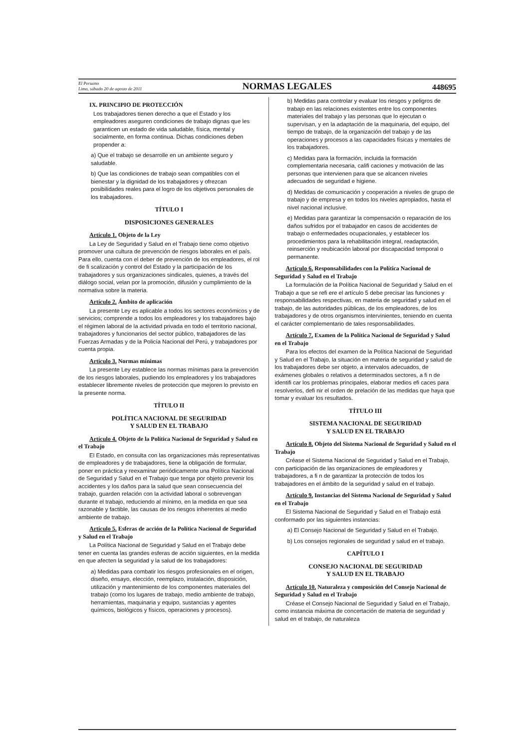El Peruano
Lima, sábado 20 de agosto de 2011
NORMAS LEGALES
448695
IX. PRINCIPIO DE PROTECCIÓN
Los trabajadores tienen derecho a que el Estado y los empleadores aseguren condiciones de trabajo dignas que les garanticen un estado de vida saludable, física, mental y socialmente, en forma continua. Dichas condiciones deben propender a:
a) Que el trabajo se desarrolle en un ambiente seguro y saludable.
b) Que las condiciones de trabajo sean compatibles con el bienestar y la dignidad de los trabajadores y ofrezcan posibilidades reales para el logro de los objetivos personales de los trabajadores.
TÍTULO I
DISPOSICIONES GENERALES
Artículo 1. Objeto de la Ley
La Ley de Seguridad y Salud en el Trabajo tiene como objetivo promover una cultura de prevención de riesgos laborales en el país. Para ello, cuenta con el deber de prevención de los empleadores, el rol de fi scalización y control del Estado y la participación de los trabajadores y sus organizaciones sindicales, quienes, a través del diálogo social, velan por la promoción, difusión y cumplimiento de la normativa sobre la materia.
Artículo 2. Ámbito de aplicación
La presente Ley es aplicable a todos los sectores económicos y de servicios; comprende a todos los empleadores y los trabajadores bajo el régimen laboral de la actividad privada en todo el territorio nacional, trabajadores y funcionarios del sector público, trabajadores de las Fuerzas Armadas y de la Policía Nacional del Perú, y trabajadores por cuenta propia.
Artículo 3. Normas mínimas
La presente Ley establece las normas mínimas para la prevención de los riesgos laborales, pudiendo los empleadores y los trabajadores establecer libremente niveles de protección que mejoren lo previsto en la presente norma.
TÍTULO II
POLÍTICA NACIONAL DE SEGURIDAD
Y SALUD EN EL TRABAJO
Artículo 4. Objeto de la Política Nacional de Seguridad y Salud en el Trabajo
El Estado, en consulta con las organizaciones más representativas de empleadores y de trabajadores, tiene la obligación de formular, poner en práctica y reexaminar periódicamente una Política Nacional de Seguridad y Salud en el Trabajo que tenga por objeto prevenir los accidentes y los daños para la salud que sean consecuencia del trabajo, guarden relación con la actividad laboral o sobrevengan durante el trabajo, reduciendo al mínimo, en la medida en que sea razonable y factible, las causas de los riesgos inherentes al medio ambiente de trabajo.
Artículo 5. Esferas de acción de la Política Nacional de Seguridad y Salud en el Trabajo
La Política Nacional de Seguridad y Salud en el Trabajo debe tener en cuenta las grandes esferas de acción siguientes, en la medida en que afecten la seguridad y la salud de los trabajadores:
a) Medidas para combatir los riesgos profesionales en el origen, diseño, ensayo, elección, reemplazo, instalación, disposición, utilización y mantenimiento de los componentes materiales del trabajo (como los lugares de trabajo, medio ambiente de trabajo, herramientas, maquinaria y equipo, sustancias y agentes químicos, biológicos y físicos, operaciones y procesos).
b) Medidas para controlar y evaluar los riesgos y peligros de trabajo en las relaciones existentes entre los componentes materiales del trabajo y las personas que lo ejecutan o supervisan, y en la adaptación de la maquinaria, del equipo, del tiempo de trabajo, de la organización del trabajo y de las operaciones y procesos a las capacidades físicas y mentales de los trabajadores.
c) Medidas para la formación, incluida la formación complementaria necesaria, califi caciones y motivación de las personas que intervienen para que se alcancen niveles adecuados de seguridad e higiene.
d) Medidas de comunicación y cooperación a niveles de grupo de trabajo y de empresa y en todos los niveles apropiados, hasta el nivel nacional inclusive.
e) Medidas para garantizar la compensación o reparación de los daños sufridos por el trabajador en casos de accidentes de trabajo o enfermedades ocupacionales, y establecer los procedimientos para la rehabilitación integral, readaptación, reinserción y reubicación laboral por discapacidad temporal o permanente.
Artículo 6. Responsabilidades con la Política Nacional de Seguridad y Salud en el Trabajo
La formulación de la Política Nacional de Seguridad y Salud en el Trabajo a que se refi ere el artículo 5 debe precisar las funciones y responsabilidades respectivas, en materia de seguridad y salud en el trabajo, de las autoridades públicas, de los empleadores, de los trabajadores y de otros organismos intervinientes, teniendo en cuenta el carácter complementario de tales responsabilidades.
Artículo 7. Examen de la Política Nacional de Seguridad y Salud en el Trabajo
Para los efectos del examen de la Política Nacional de Seguridad y Salud en el Trabajo, la situación en materia de seguridad y salud de los trabajadores debe ser objeto, a intervalos adecuados, de exámenes globales o relativos a determinados sectores, a fi n de identifi car los problemas principales, elaborar medios efi caces para resolverlos, defi nir el orden de prelación de las medidas que haya que tomar y evaluar los resultados.
TÍTULO III
SISTEMA NACIONAL DE SEGURIDAD
Y SALUD EN EL TRABAJO
Artículo 8. Objeto del Sistema Nacional de Seguridad y Salud en el Trabajo
Créase el Sistema Nacional de Seguridad y Salud en el Trabajo, con participación de las organizaciones de empleadores y trabajadores, a fi n de garantizar la protección de todos los trabajadores en el ámbito de la seguridad y salud en el trabajo.
Artículo 9. Instancias del Sistema Nacional de Seguridad y Salud en el Trabajo
El Sistema Nacional de Seguridad y Salud en el Trabajo está conformado por las siguientes instancias:
a) El Consejo Nacional de Seguridad y Salud en el Trabajo.
b) Los consejos regionales de seguridad y salud en el trabajo.
CAPÍTULO I
CONSEJO NACIONAL DE SEGURIDAD
Y SALUD EN EL TRABAJO
Artículo 10. Naturaleza y composición del Consejo Nacional de Seguridad y Salud en el Trabajo
Créase el Consejo Nacional de Seguridad y Salud en el Trabajo, como instancia máxima de concertación de materia de seguridad y salud en el trabajo, de naturaleza